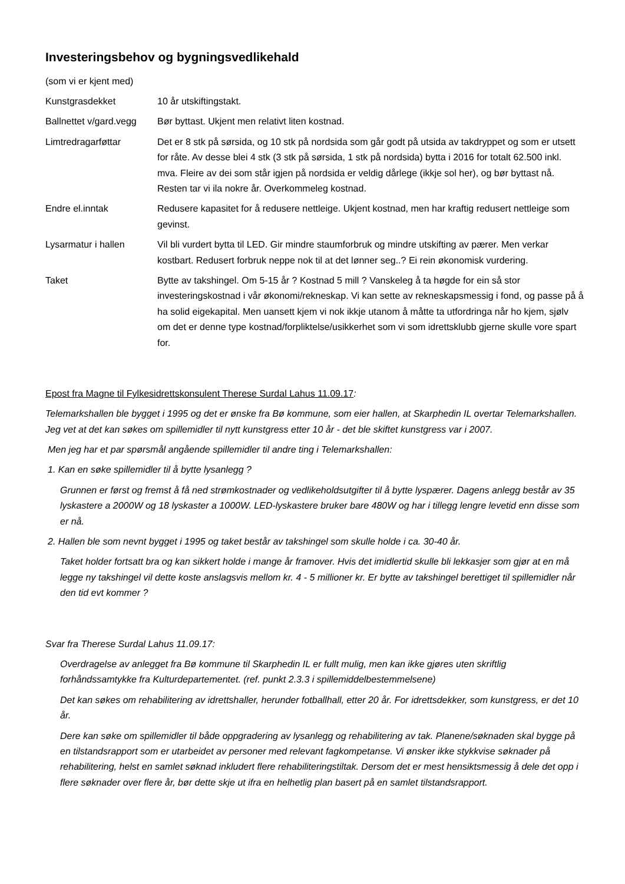Investeringsbehov og bygningsvedlikehald
(som vi er kjent med)
Kunstgrasdekket 10 år utskiftingstakt.
Ballnettet v/gard.vegg
Bør byttast. Ukjent men relativt liten kostnad.
Limtredragarføttar Det er 8 stk på sørsida, og 10 stk på nordsida som går godt på utsida av takdryppet og som er utsett for råte. Av desse blei 4 stk (3 stk på sørsida, 1 stk på nordsida) bytta i 2016 for totalt 62.500 inkl. mva. Fleire av dei som står igjen på nordsida er veldig dårlege (ikkje sol her), og bør byttast nå. Resten tar vi ila nokre år. Overkommeleg kostnad.
Endre el.inntak Redusere kapasitet for å redusere nettleige. Ukjent kostnad, men har kraftig redusert nettleige som gevinst.
Lysarmatur i hallen Vil bli vurdert bytta til LED. Gir mindre staumforbruk og mindre utskifting av pærer. Men verkar kostbart. Redusert forbruk neppe nok til at det lønner seg..? Ei rein økonomisk vurdering.
Taket Bytte av takshingel. Om 5-15 år ? Kostnad 5 mill ? Vanskeleg å ta høgde for ein så stor investeringskostnad i vår økonomi/rekneskap. Vi kan sette av rekneskapsmessig i fond, og passe på å ha solid eigekapital. Men uansett kjem vi nok ikkje utanom å måtte ta utfordringa når ho kjem, sjølv om det er denne type kostnad/forpliktelse/usikkerhet som vi som idrettsklubb gjerne skulle vore spart for.
Epost fra Magne til Fylkesidrettskonsulent Therese Surdal Lahus 11.09.17:
Telemarkshallen ble bygget i 1995 og det er ønske fra Bø kommune, som eier hallen, at Skarphedin IL overtar Telemarkshallen. Jeg vet at det kan søkes om spillemidler til nytt kunstgress etter 10 år - det ble skiftet kunstgress var i 2007.
Men jeg har et par spørsmål angående spillemidler til andre ting i Telemarkshallen:
1. Kan en søke spillemidler til å bytte lysanlegg ?
Grunnen er først og fremst å få ned strømkostnader og vedlikeholdsutgifter til å bytte lyspærer. Dagens anlegg består av 35 lyskastere a 2000W og 18 lyskaster a 1000W. LED-lyskastere bruker bare 480W og har i tillegg lengre levetid enn disse som er nå.
2. Hallen ble som nevnt bygget i 1995 og taket består av takshingel som skulle holde i ca. 30-40 år.
Taket holder fortsatt bra og kan sikkert holde i mange år framover. Hvis det imidlertid skulle bli lekkasjer som gjør at en må legge ny takshingel vil dette koste anslagsvis mellom kr. 4 - 5 millioner kr. Er bytte av takshingel berettiget til spillemidler når den tid evt kommer ?
Svar fra Therese Surdal Lahus 11.09.17:
Overdragelse av anlegget fra Bø kommune til Skarphedin IL er fullt mulig, men kan ikke gjøres uten skriftlig forhåndssamtykke fra Kulturdepartementet. (ref. punkt 2.3.3 i spillemiddelbestemmelsene)
Det kan søkes om rehabilitering av idrettshaller, herunder fotballhall, etter 20 år. For idrettsdekker, som kunstgress, er det 10 år.
Dere kan søke om spillemidler til både oppgradering av lysanlegg og rehabilitering av tak. Planene/søknaden skal bygge på en tilstandsrapport som er utarbeidet av personer med relevant fagkompetanse. Vi ønsker ikke stykkvise søknader på rehabilitering, helst en samlet søknad inkludert flere rehabiliteringstiltak. Dersom det er mest hensiktsmessig å dele det opp i flere søknader over flere år, bør dette skje ut ifra en helhetlig plan basert på en samlet tilstandsrapport.